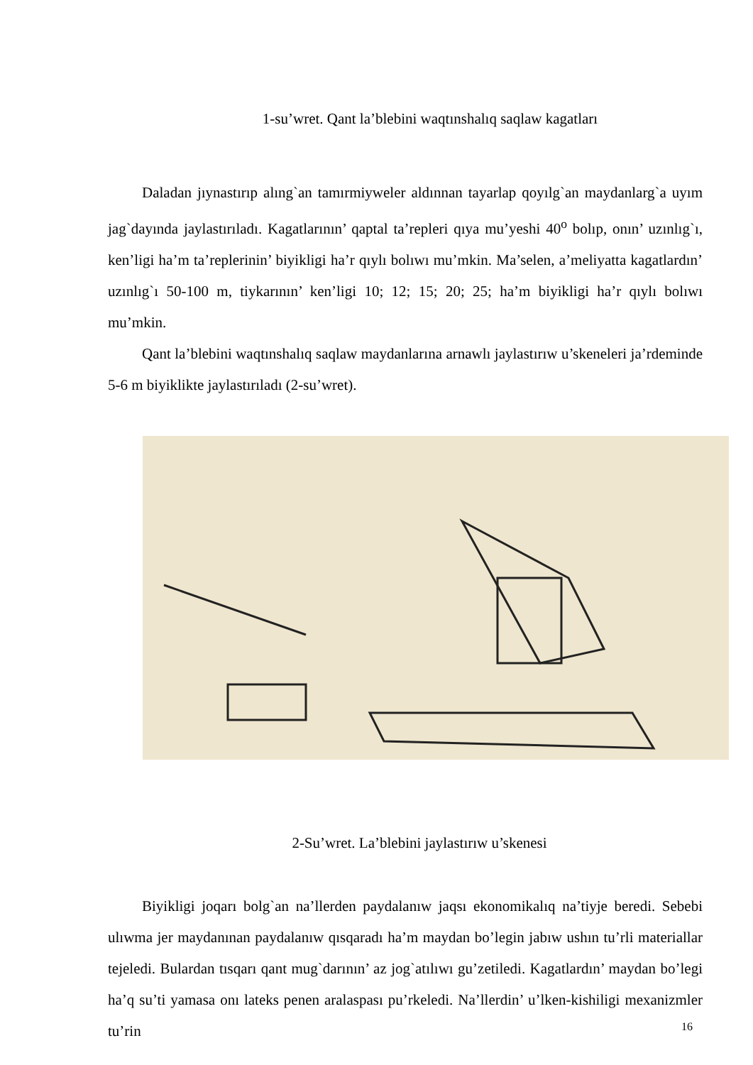1-su’wret. Qant la’blebini waqtınshalıq saqlaw kagatları
Daladan jıynastırıp alıng`an tamırmiyweler aldınnan tayarlap qoyılg`an maydanlarg`a uyım jag`dayında jaylastırıladı. Kagatlarının’ qaptal ta’repleri qıya mu’yeshi 40<sup>o</sup> bolıp, onın’ uzınlıg`ı, ken’ligi ha’m ta’replerinin’ biyikligi ha’r qıylı bolıwı mu’mkin. Ma’selen, a’meliyatta kagatlardın’ uzınlıg`ı 50-100 m, tiykarının’ ken’ligi 10; 12; 15; 20; 25; ha’m biyikligi ha’r qıylı bolıwı mu’mkin.
Qant la’blebini waqtınshalıq saqlaw maydanlarına arnawlı jaylastırıw u’skeneleri ja’rdeminde 5-6 m biyiklikte jaylastırıladı (2-su’wret).
2-Su’wret. La’blebini jaylastırıw u’skenesi
Biyikligi joqarı bolg`an na’llerden paydalanıw jaqsı ekonomikalıq na’tiyje beredi. Sebebi ulıwma jer maydanınan paydalanıw qısqaradı ha’m maydan bo’legin jabıw ushın tu’rli materiallar tejeledi. Bulardan tısqarı qant mug`darının’ az jog`atılıwı gu’zetiledi. Kagatlardın’ maydan bo’legi ha’q su’ti yamasa onı lateks penen aralaspası pu’rkeledi. Na’llerdin’ u’lken-kishiligi mexanizmler tu’rin
16